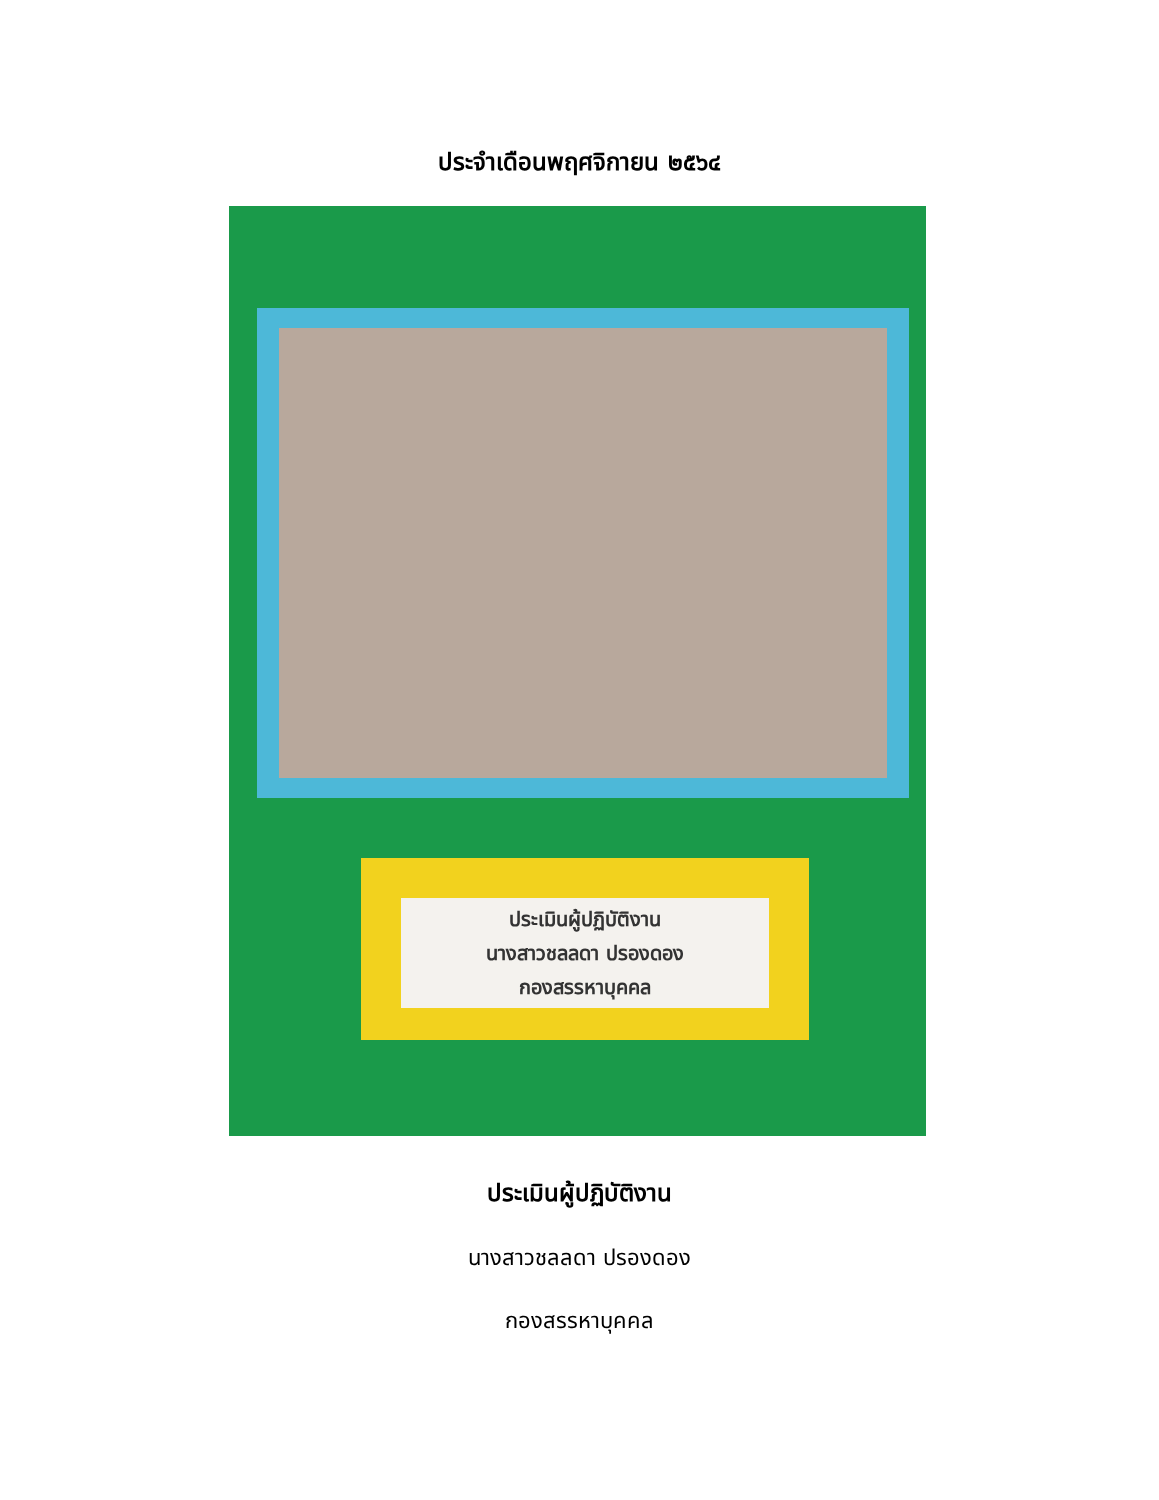ประจำเดือนพฤศจิกายน ๒๕๖๔
ประเมินผู้ปฏิบัติงาน
นางสาวชลลดา ปรองดอง
กองสรรหาบุคคล
ประเมินผู้ปฏิบัติงาน
นางสาวชลลดา ปรองดอง
กองสรรหาบุคคล